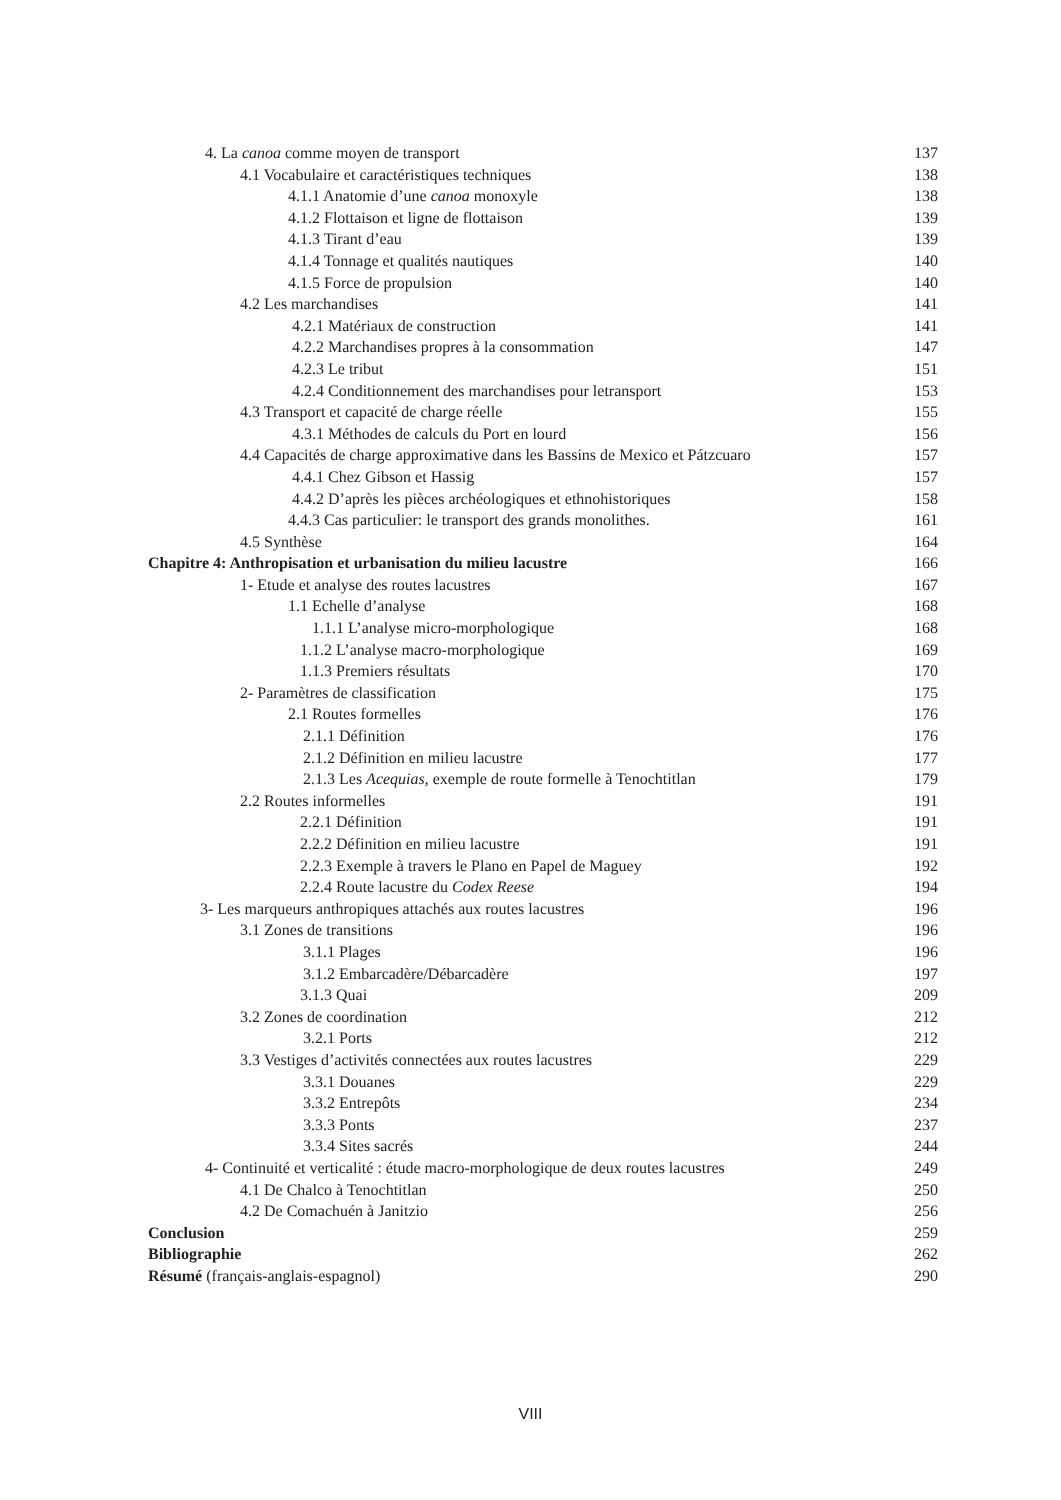4. La canoa comme moyen de transport 137
4.1 Vocabulaire et caractéristiques techniques 138
4.1.1 Anatomie d’une canoa monoxyle 138
4.1.2 Flottaison et ligne de flottaison 139
4.1.3 Tirant d’eau 139
4.1.4 Tonnage et qualités nautiques 140
4.1.5 Force de propulsion 140
4.2 Les marchandises 141
4.2.1 Matériaux de construction 141
4.2.2 Marchandises propres à la consommation 147
4.2.3 Le tribut 151
4.2.4 Conditionnement des marchandises pour letransport 153
4.3 Transport et capacité de charge réelle 155
4.3.1 Méthodes de calculs du Port en lourd 156
4.4 Capacités de charge approximative dans les Bassins de Mexico et Pátzcuaro 157
4.4.1 Chez Gibson et Hassig 157
4.4.2 D’après les pièces archéologiques et ethnohistoriques 158
4.4.3 Cas particulier: le transport des grands monolithes. 161
4.5 Synthèse 164
Chapitre 4: Anthropisation et urbanisation du milieu lacustre 166
1- Etude et analyse des routes lacustres 167
1.1 Echelle d’analyse 168
1.1.1 L’analyse micro-morphologique 168
1.1.2 L’analyse macro-morphologique 169
1.1.3 Premiers résultats 170
2- Paramètres de classification 175
2.1 Routes formelles 176
2.1.1 Définition 176
2.1.2 Définition en milieu lacustre 177
2.1.3 Les Acequias, exemple de route formelle à Tenochtitlan 179
2.2 Routes informelles 191
2.2.1 Définition 191
2.2.2 Définition en milieu lacustre 191
2.2.3 Exemple à travers le Plano en Papel de Maguey 192
2.2.4 Route lacustre du Codex Reese 194
3- Les marqueurs anthropiques attachés aux routes lacustres 196
3.1 Zones de transitions 196
3.1.1 Plages 196
3.1.2 Embarcadère/Débarcadère 197
3.1.3 Quai 209
3.2 Zones de coordination 212
3.2.1 Ports 212
3.3 Vestiges d’activités connectées aux routes lacustres 229
3.3.1 Douanes 229
3.3.2 Entrepôts 234
3.3.3 Ponts 237
3.3.4 Sites sacrés 244
4- Continuité et verticalité : étude macro-morphologique de deux routes lacustres 249
4.1 De Chalco à Tenochtitlan 250
4.2 De Comachuén à Janitzio 256
Conclusion 259
Bibliographie 262
Résumé (français-anglais-espagnol) 290
VIII